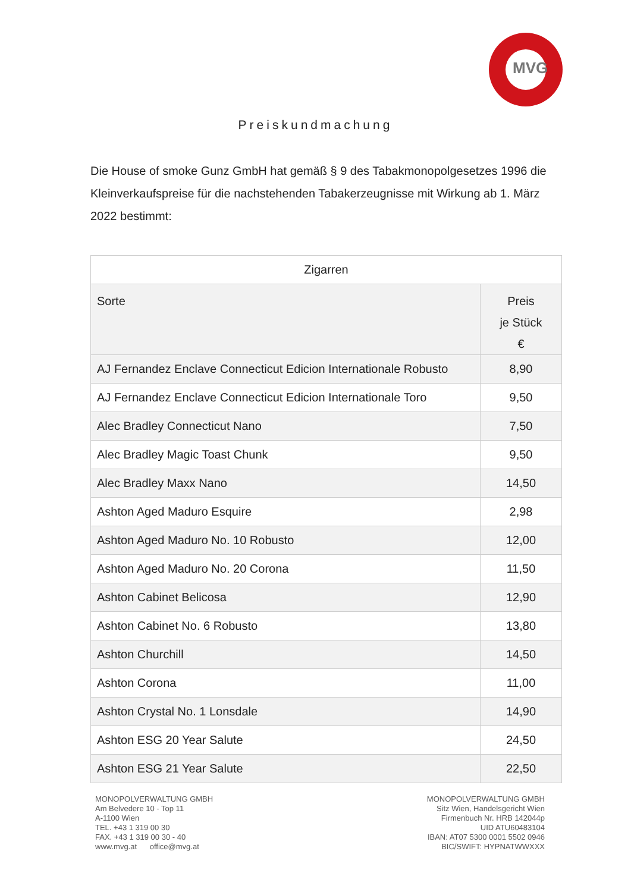MVG
Preiskundmachung
Die House of smoke Gunz GmbH hat gemäß § 9 des Tabakmonopolgesetzes 1996 die Kleinverkaufspreise für die nachstehenden Tabakerzeugnisse mit Wirkung ab 1. März 2022 bestimmt:
| Zigarren | |
| --- | --- |
| Sorte | Preis je Stück € |
| AJ Fernandez Enclave Connecticut Edicion Internationale Robusto | 8,90 |
| AJ Fernandez Enclave Connecticut Edicion Internationale Toro | 9,50 |
| Alec Bradley Connecticut Nano | 7,50 |
| Alec Bradley Magic Toast Chunk | 9,50 |
| Alec Bradley Maxx Nano | 14,50 |
| Ashton Aged Maduro Esquire | 2,98 |
| Ashton Aged Maduro No. 10 Robusto | 12,00 |
| Ashton Aged Maduro No. 20 Corona | 11,50 |
| Ashton Cabinet Belicosa | 12,90 |
| Ashton Cabinet No. 6 Robusto | 13,80 |
| Ashton Churchill | 14,50 |
| Ashton Corona | 11,00 |
| Ashton Crystal No. 1 Lonsdale | 14,90 |
| Ashton ESG 20 Year Salute | 24,50 |
| Ashton ESG 21 Year Salute | 22,50 |
MONOPOLVERWALTUNG GMBH
Am Belvedere 10 - Top 11
A-1100 Wien
TEL. +43 1 319 00 30
FAX. +43 1 319 00 30 - 40
www.mvg.at office@mvg.at
MONOPOLVERWALTUNG GMBH
Sitz Wien, Handelsgericht Wien
Firmenbuch Nr. HRB 142044p
UID ATU60483104
IBAN: AT07 5300 0001 5502 0946
BIC/SWIFT: HYPNATWWXXX